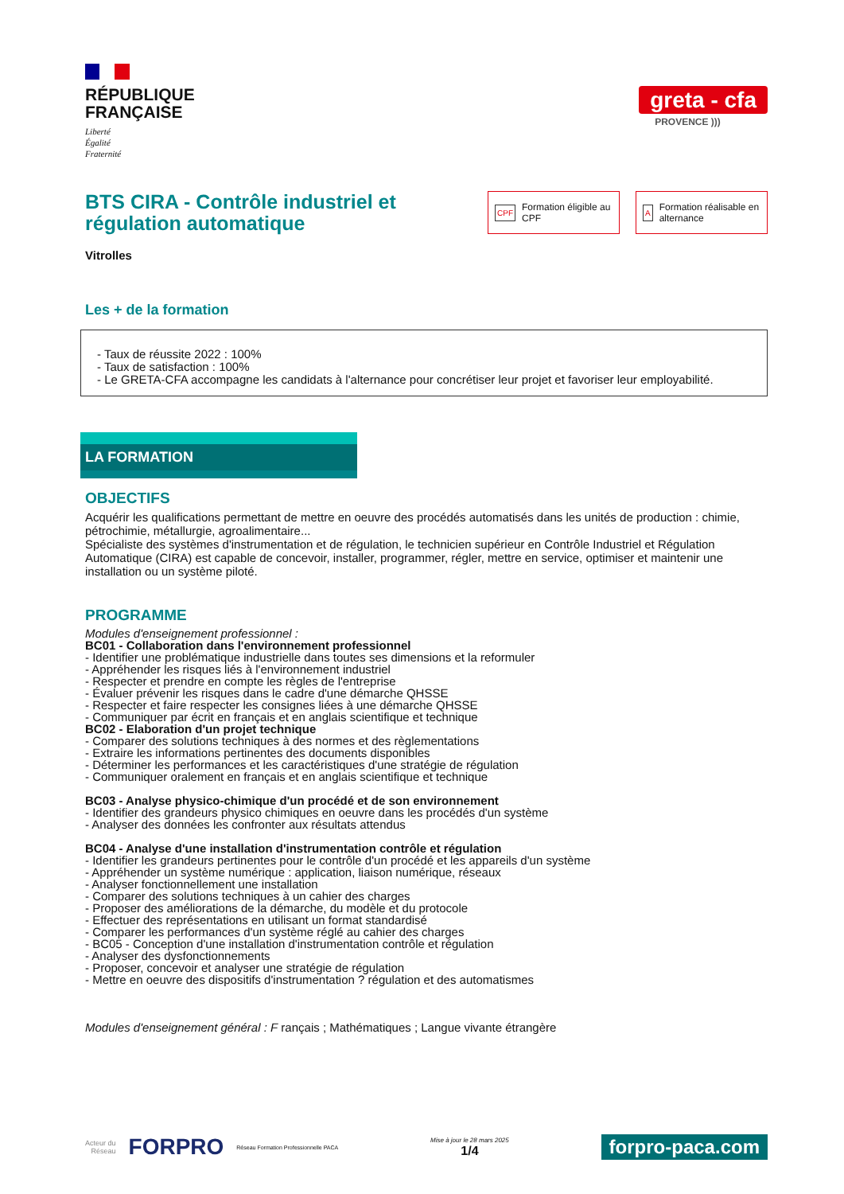RÉPUBLIQUE
FRANÇAISE
Liberté
Égalité
Fraternité
greta - cfa
PROVENCE )))
BTS CIRA - Contrôle industriel et régulation automatique
CPF Formation éligible au CPF
A Formation réalisable en alternance
Vitrolles
Les + de la formation
- Taux de réussite 2022 : 100%
- Taux de satisfaction : 100%
- Le GRETA-CFA accompagne les candidats à l'alternance pour concrétiser leur projet et favoriser leur employabilité.
LA FORMATION
OBJECTIFS
Acquérir les qualifications permettant de mettre en oeuvre des procédés automatisés dans les unités de production : chimie, pétrochimie, métallurgie, agroalimentaire...
Spécialiste des systèmes d'instrumentation et de régulation, le technicien supérieur en Contrôle Industriel et Régulation Automatique (CIRA) est capable de concevoir, installer, programmer, régler, mettre en service, optimiser et maintenir une installation ou un système piloté.
PROGRAMME
Modules d'enseignement professionnel :
BC01 - Collaboration dans l'environnement professionnel
- Identifier une problématique industrielle dans toutes ses dimensions et la reformuler
- Appréhender les risques liés à l'environnement industriel
- Respecter et prendre en compte les règles de l'entreprise
- Évaluer prévenir les risques dans le cadre d'une démarche QHSSE
- Respecter et faire respecter les consignes liées à une démarche QHSSE
- Communiquer par écrit en français et en anglais scientifique et technique
BC02 - Elaboration d'un projet technique
- Comparer des solutions techniques à des normes et des règlementations
- Extraire les informations pertinentes des documents disponibles
- Déterminer les performances et les caractéristiques d'une stratégie de régulation
- Communiquer oralement en français et en anglais scientifique et technique
BC03 - Analyse physico-chimique d'un procédé et de son environnement
- Identifier des grandeurs physico chimiques en oeuvre dans les procédés d'un système
- Analyser des données les confronter aux résultats attendus
BC04 - Analyse d'une installation d'instrumentation contrôle et régulation
- Identifier les grandeurs pertinentes pour le contrôle d'un procédé et les appareils d'un système
- Appréhender un système numérique : application, liaison numérique, réseaux
- Analyser fonctionnellement une installation
- Comparer des solutions techniques à un cahier des charges
- Proposer des améliorations de la démarche, du modèle et du protocole
- Effectuer des représentations en utilisant un format standardisé
- Comparer les performances d'un système réglé au cahier des charges
- BC05 - Conception d'une installation d'instrumentation contrôle et régulation
- Analyser des dysfonctionnements
- Proposer, concevoir et analyser une stratégie de régulation
- Mettre en oeuvre des dispositifs d'instrumentation ? régulation et des automatismes
Modules d'enseignement général : F rançais ; Mathématiques ; Langue vivante étrangère
Acteur du
Réseau FORPRO Réseau Formation Professionnelle PACA
Mise à jour le 28 mars 2025
1/4
forpro-paca.com